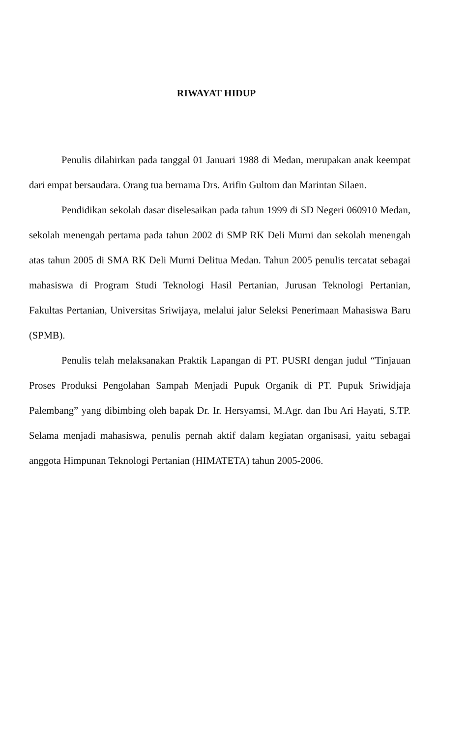RIWAYAT HIDUP
Penulis dilahirkan pada tanggal 01 Januari 1988 di Medan, merupakan anak keempat dari empat bersaudara. Orang tua bernama Drs. Arifin Gultom dan Marintan Silaen.
Pendidikan sekolah dasar diselesaikan pada tahun 1999 di SD Negeri 060910 Medan, sekolah menengah pertama pada tahun 2002 di SMP RK Deli Murni dan sekolah menengah atas tahun 2005 di SMA RK Deli Murni Delitua Medan. Tahun 2005 penulis tercatat sebagai mahasiswa di Program Studi Teknologi Hasil Pertanian, Jurusan Teknologi Pertanian, Fakultas Pertanian, Universitas Sriwijaya, melalui jalur Seleksi Penerimaan Mahasiswa Baru (SPMB).
Penulis telah melaksanakan Praktik Lapangan di PT. PUSRI dengan judul “Tinjauan Proses Produksi Pengolahan Sampah Menjadi Pupuk Organik di PT. Pupuk Sriwidjaja Palembang” yang dibimbing oleh bapak Dr. Ir. Hersyamsi, M.Agr. dan Ibu Ari Hayati, S.TP. Selama menjadi mahasiswa, penulis pernah aktif dalam kegiatan organisasi, yaitu sebagai anggota Himpunan Teknologi Pertanian (HIMATETA) tahun 2005-2006.